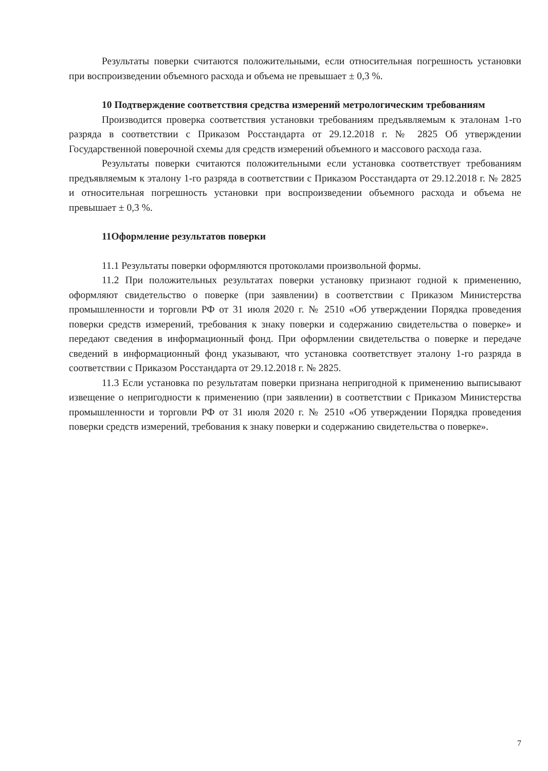Результаты поверки считаются положительными, если относительная погрешность установки при воспроизведении объемного расхода и объема не превышает ± 0,3 %.
10 Подтверждение соответствия средства измерений метрологическим требованиям
Производится проверка соответствия установки требованиям предъявляемым к эталонам 1-го разряда в соответствии с Приказом Росстандарта от 29.12.2018 г. № 2825 Об утверждении Государственной поверочной схемы для средств измерений объемного и массового расхода газа.
Результаты поверки считаются положительными если установка соответствует требованиям предъявляемым к эталону 1-го разряда в соответствии с Приказом Росстандарта от 29.12.2018 г. № 2825 и относительная погрешность установки при воспроизведении объемного расхода и объема не превышает ± 0,3 %.
11Оформление результатов поверки
11.1 Результаты поверки оформляются протоколами произвольной формы.
11.2 При положительных результатах поверки установку признают годной к применению, оформляют свидетельство о поверке (при заявлении) в соответствии с Приказом Министерства промышленности и торговли РФ от 31 июля 2020 г. № 2510 «Об утверждении Порядка проведения поверки средств измерений, требования к знаку поверки и содержанию свидетельства о поверке» и передают сведения в информационный фонд. При оформлении свидетельства о поверке и передаче сведений в информационный фонд указывают, что установка соответствует эталону 1-го разряда в соответствии с Приказом Росстандарта от 29.12.2018 г. № 2825.
11.3 Если установка по результатам поверки признана непригодной к применению выписывают извещение о непригодности к применению (при заявлении) в соответствии с Приказом Министерства промышленности и торговли РФ от 31 июля 2020 г. № 2510 «Об утверждении Порядка проведения поверки средств измерений, требования к знаку поверки и содержанию свидетельства о поверке».
7